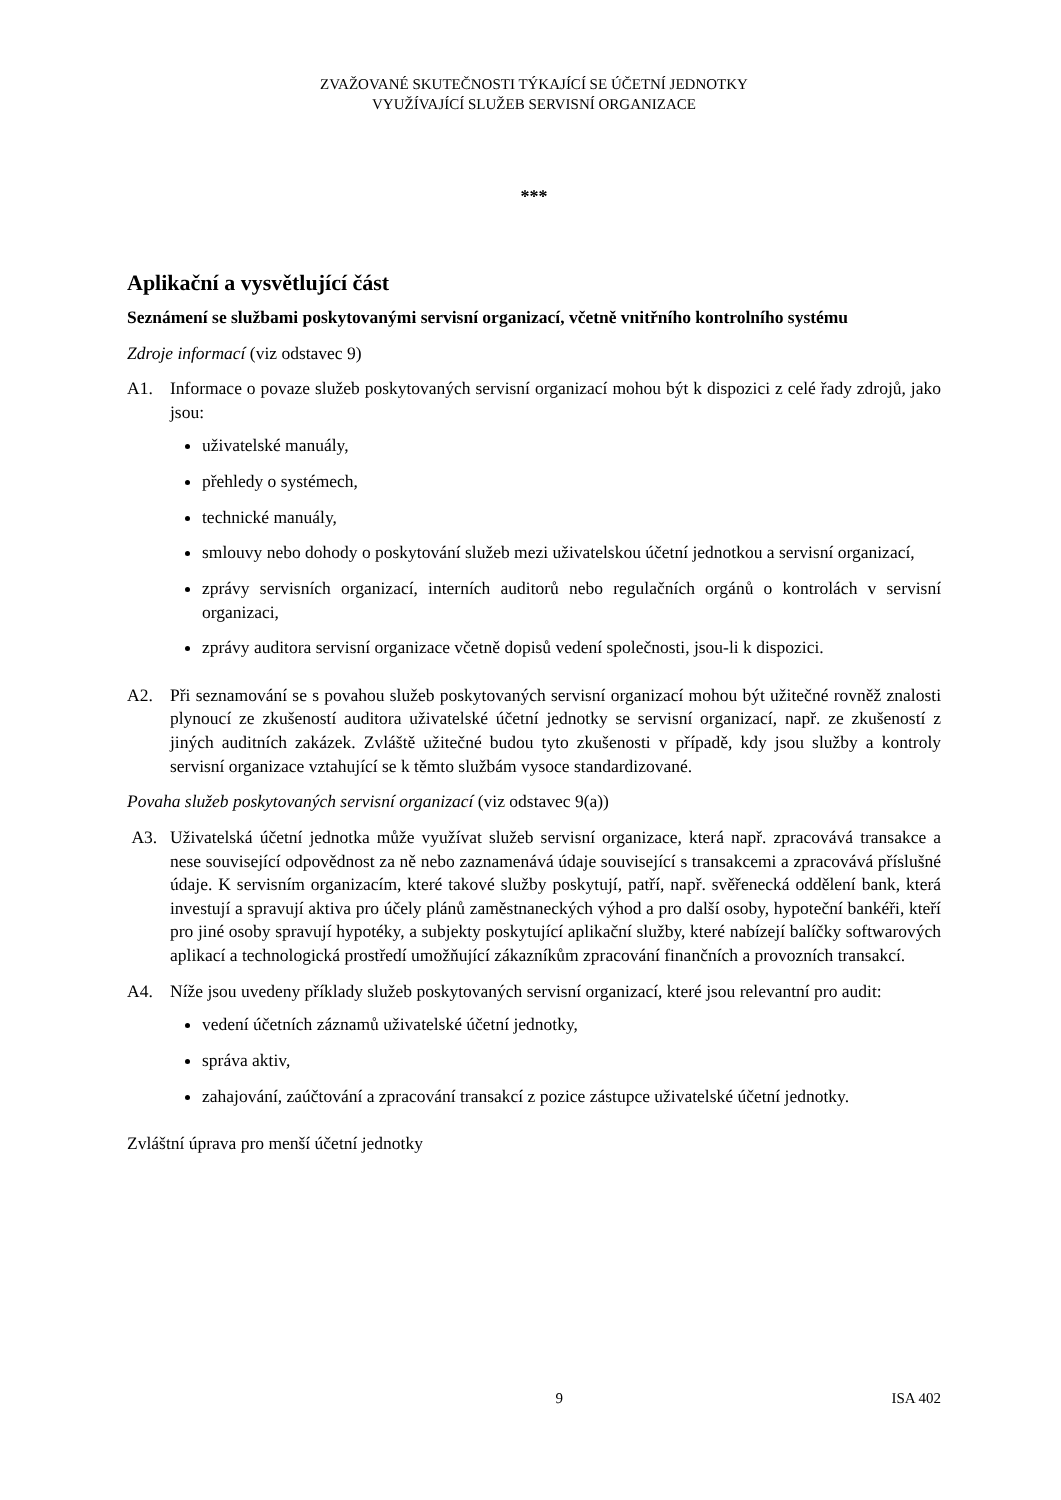ZVAŽOVANÉ SKUTEČNOSTI TÝKAJÍCÍ SE ÚČETNÍ JEDNOTKY
VYUŽÍVAJÍCÍ SLUŽEB SERVISNÍ ORGANIZACE
***
Aplikační a vysvětlující část
Seznámení se službami poskytovanými servisní organizací, včetně vnitřního kontrolního systému
Zdroje informací (viz odstavec 9)
A1. Informace o povaze služeb poskytovaných servisní organizací mohou být k dispozici z celé řady zdrojů, jako jsou:
uživatelské manuály,
přehledy o systémech,
technické manuály,
smlouvy nebo dohody o poskytování služeb mezi uživatelskou účetní jednotkou a servisní organizací,
zprávy servisních organizací, interních auditorů nebo regulačních orgánů o kontrolách v servisní organizaci,
zprávy auditora servisní organizace včetně dopisů vedení společnosti, jsou-li k dispozici.
A2. Při seznamování se s povahou služeb poskytovaných servisní organizací mohou být užitečné rovněž znalosti plynoucí ze zkušeností auditora uživatelské účetní jednotky se servisní organizací, např. ze zkušeností z jiných auditních zakázek. Zvláště užitečné budou tyto zkušenosti v případě, kdy jsou služby a kontroly servisní organizace vztahující se k těmto službám vysoce standardizované.
Povaha služeb poskytovaných servisní organizací (viz odstavec 9(a))
A3. Uživatelská účetní jednotka může využívat služeb servisní organizace, která např. zpracovává transakce a nese související odpovědnost za ně nebo zaznamenává údaje související s transakcemi a zpracovává příslušné údaje. K servisním organizacím, které takové služby poskytují, patří, např. svěřenecká oddělení bank, která investují a spravují aktiva pro účely plánů zaměstnaneckých výhod a pro další osoby, hypoteční bankéři, kteří pro jiné osoby spravují hypotéky, a subjekty poskytující aplikační služby, které nabízejí balíčky softwarových aplikací a technologická prostředí umožňující zákazníkům zpracování finančních a provozních transakcí.
A4. Níže jsou uvedeny příklady služeb poskytovaných servisní organizací, které jsou relevantní pro audit:
vedení účetních záznamů uživatelské účetní jednotky,
správa aktiv,
zahajování, zaúčtování a zpracování transakcí z pozice zástupce uživatelské účetní jednotky.
Zvláštní úprava pro menší účetní jednotky
9 ISA 402